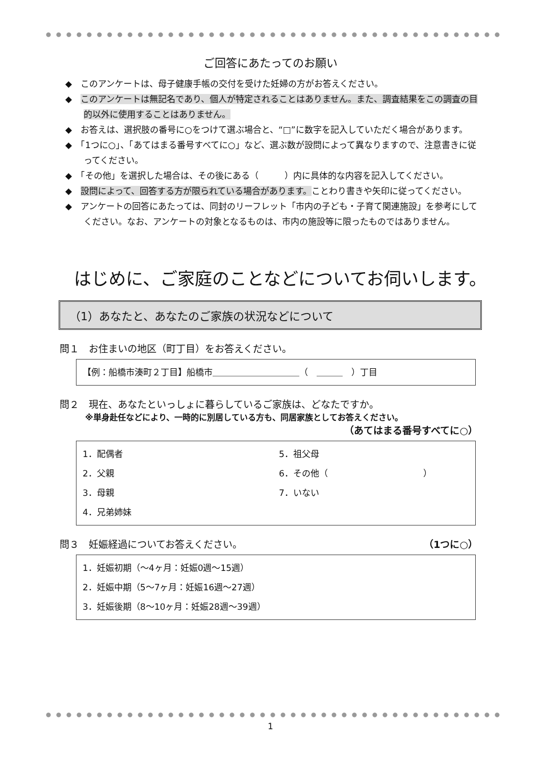ご回答にあたってのお願い
◆　このアンケートは、母子健康手帳の交付を受けた妊婦の方がお答えください。
◆　このアンケートは無記名であり、個人が特定されることはありません。また、調査結果をこの調査の目的以外に使用することはありません。
◆　お答えは、選択肢の番号に○をつけて選ぶ場合と、“□”に数字を記入していただく場合があります。
◆　「1つに○」、「あてはまる番号すべてに○」など、選ぶ数が設問によって異なりますので、注意書きに従ってください。
◆　「その他」を選択した場合は、その後にある（　　　）内に具体的な内容を記入してください。
◆　設問によって、回答する方が限られている場合があります。ことわり書きや矢印に従ってください。
◆　アンケートの回答にあたっては、同封のリーフレット「市内の子ども・子育て関連施設」を参考にしてください。なお、アンケートの対象となるものは、市内の施設等に限ったものではありません。
はじめに、ご家庭のことなどについてお伺いします。
（1）あなたと、あなたのご家族の状況などについて
問１　お住まいの地区（町丁目）をお答えください。
【例：船橋市湊町２丁目】船橋市＿＿＿＿＿＿＿＿＿＿（　＿＿＿　）丁目
問２　現在、あなたといっしょに暮らしているご家族は、どなたですか。
※単身赴任などにより、一時的に別居している方も、同居家族としてお答えください。
（あてはまる番号すべてに○）
1．配偶者
5．祖父母
2．父親
6．その他（　　　　　　　　　　　）
3．母親
7．いない
4．兄弟姉妹
問３　妊娠経過についてお答えください。 （1つに○）
1．妊娠初期（～4ヶ月：妊娠0週～15週）
2．妊娠中期（5～7ヶ月：妊娠16週～27週）
3．妊娠後期（8～10ヶ月：妊娠28週～39週）
1